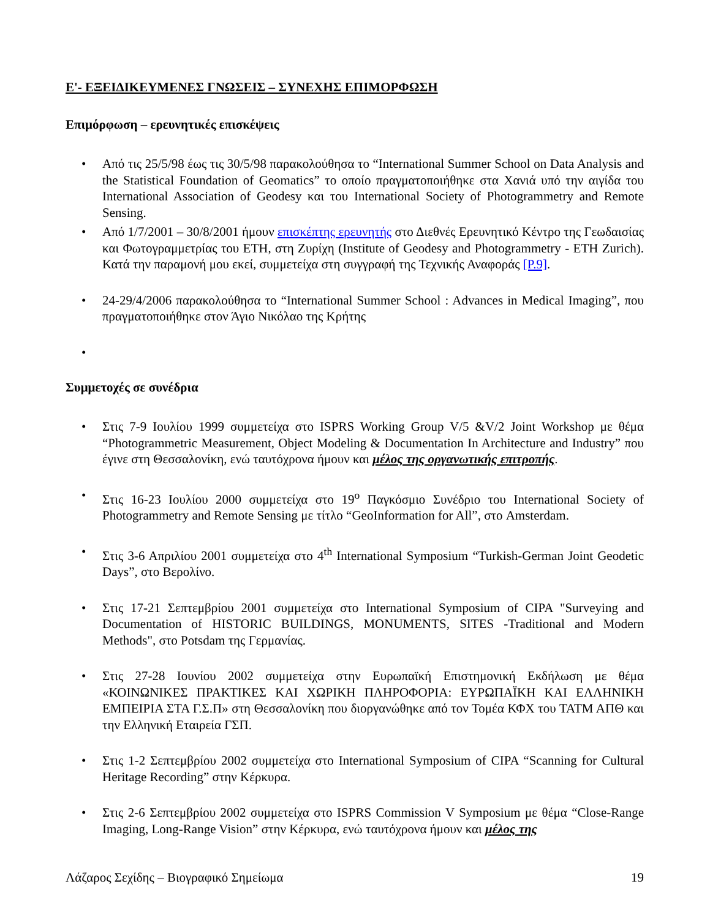Ε'- ΕΞΕΙΔΙΚΕΥΜΕΝΕΣ ΓΝΩΣΕΙΣ – ΣΥΝΕΧΗΣ ΕΠΙΜΟΡΦΩΣΗ
Επιμόρφωση – ερευνητικές επισκέψεις
Από τις 25/5/98 έως τις 30/5/98 παρακολούθησα το “International Summer School on Data Analysis and the Statistical Foundation of Geomatics” το οποίο πραγματοποιήθηκε στα Χανιά υπό την αιγίδα του International Association of Geodesy και του International Society of Photogrammetry and Remote Sensing.
Από 1/7/2001 – 30/8/2001 ήμουν επισκέπτης ερευνητής στο Διεθνές Ερευνητικό Κέντρο της Γεωδαισίας και Φωτογραμμετρίας του ETH, στη Ζυρίχη (Institute of Geodesy and Photogrammetry - ETH Zurich). Κατά την παραμονή μου εκεί, συμμετείχα στη συγγραφή της Τεχνικής Αναφοράς [P.9].
24-29/4/2006 παρακολούθησα το “International Summer School : Advances in Medical Imaging”, που πραγματοποιήθηκε στον Άγιο Νικόλαο της Κρήτης
Συμμετοχές σε συνέδρια
Στις 7-9 Ιουλίου 1999 συμμετείχα στο ISPRS Working Group V/5 &V/2 Joint Workshop με θέμα “Photogrammetric Measurement, Object Modeling & Documentation In Architecture and Industry” που έγινε στη Θεσσαλονίκη, ενώ ταυτόχρονα ήμουν και μέλος της οργανωτικής επιτροπής.
Στις 16-23 Ιουλίου 2000 συμμετείχα στο 19<sup>ο</sup> Παγκόσμιο Συνέδριο του International Society of Photogrammetry and Remote Sensing με τίτλο “GeoInformation for All”, στο Amsterdam.
Στις 3-6 Απριλίου 2001 συμμετείχα στο 4<sup>th</sup> International Symposium “Turkish-German Joint Geodetic Days”, στο Βερολίνο.
Στις 17-21 Σεπτεμβρίου 2001 συμμετείχα στο International Symposium of CIPA "Surveying and Documentation of HISTORIC BUILDINGS, MONUMENTS, SITES -Traditional and Modern Methods", στο Potsdam της Γερμανίας.
Στις 27-28 Ιουνίου 2002 συμμετείχα στην Ευρωπαϊκή Επιστημονική Εκδήλωση με θέμα «ΚΟΙΝΩΝΙΚΕΣ ΠΡΑΚΤΙΚΕΣ ΚΑΙ ΧΩΡΙΚΗ ΠΛΗΡΟΦΟΡΙΑ: ΕΥΡΩΠΑΪΚΗ ΚΑΙ ΕΛΛΗΝΙΚΗ ΕΜΠΕΙΡΙΑ ΣΤΑ Γ.Σ.Π» στη Θεσσαλονίκη που διοργανώθηκε από τον Τομέα ΚΦΧ του ΤΑΤΜ ΑΠΘ και την Ελληνική Εταιρεία ΓΣΠ.
Στις 1-2 Σεπτεμβρίου 2002 συμμετείχα στο International Symposium of CIPA “Scanning for Cultural Heritage Recording” στην Κέρκυρα.
Στις 2-6 Σεπτεμβρίου 2002 συμμετείχα στο ISPRS Commission V Symposium με θέμα “Close-Range Imaging, Long-Range Vision” στην Κέρκυρα, ενώ ταυτόχρονα ήμουν και μέλος της
Λάζαρος Σεχίδης – Βιογραφικό Σημείωμα 19